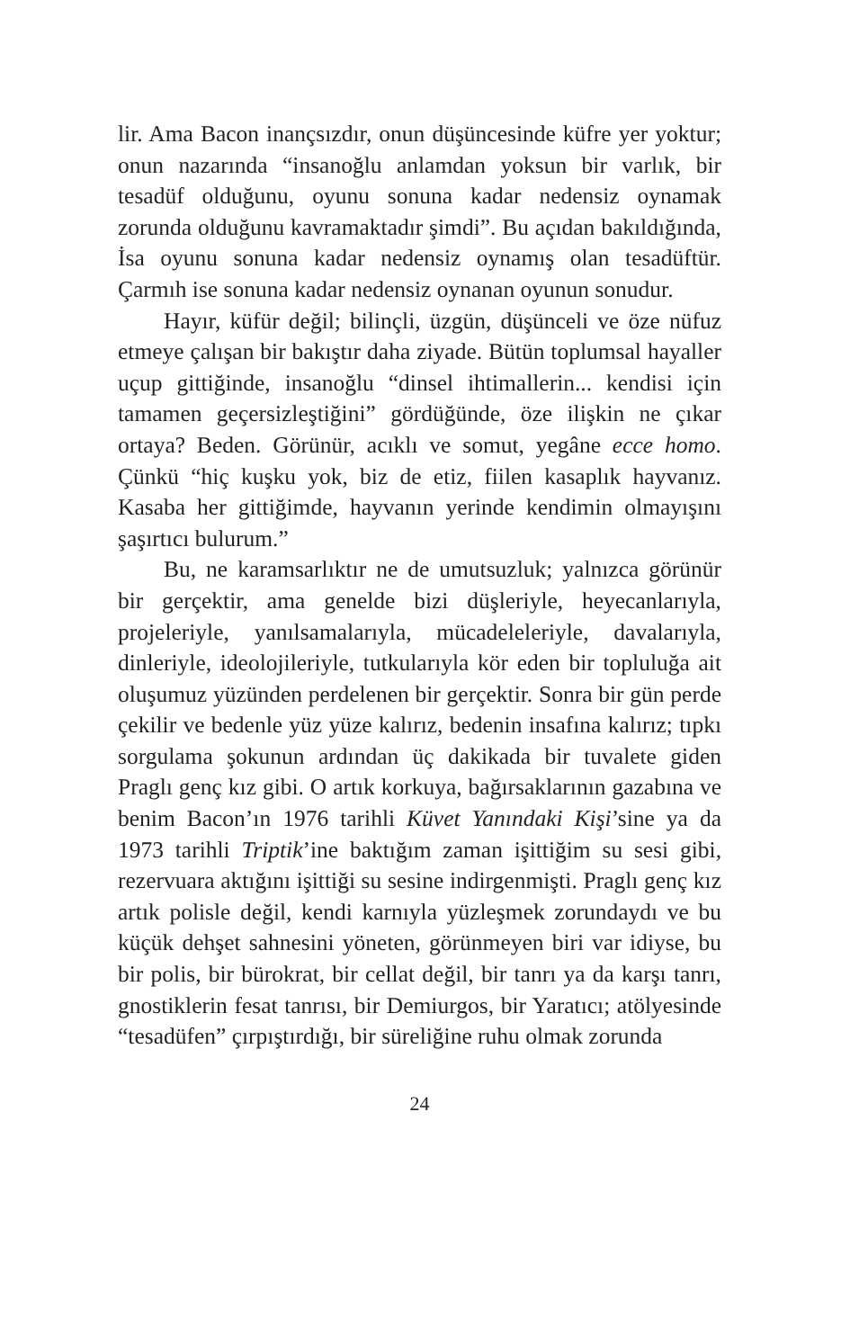lir. Ama Bacon inançsızdır, onun düşüncesinde küfre yer yoktur; onun nazarında “insanoğlu anlamdan yoksun bir varlık, bir tesadüf olduğunu, oyunu sonuna kadar nedensiz oynamak zorunda olduğunu kavramaktadır şimdi”. Bu açıdan bakıldığında, İsa oyunu sonuna kadar nedensiz oynamış olan tesadüftür. Çarmıh ise sonuna kadar nedensiz oynanan oyunun sonudur.
Hayır, küfür değil; bilinçli, üzgün, düşünceli ve öze nüfuz etmeye çalışan bir bakıştır daha ziyade. Bütün toplumsal hayaller uçup gittiğinde, insanoğlu “dinsel ihtimallerin... kendisi için tamamen geçersizleştiğini” gördüğünde, öze ilişkin ne çıkar ortaya? Beden. Görünür, acıklı ve somut, yegâne ecce homo. Çünkü “hiç kuşku yok, biz de etiz, fiilen kasaplık hayvanız. Kasaba her gittiğimde, hayvanın yerinde kendimin olmayışını şaşırtıcı bulurum.”
Bu, ne karamsarlıktır ne de umutsuzluk; yalnızca görünür bir gerçektir, ama genelde bizi düşleriyle, heyecanlarıyla, projeleriyle, yanılsamalarıyla, mücadeleleriyle, davalarıyla, dinleriyle, ideolojileriyle, tutkularıyla kör eden bir topluluğa ait oluşumuz yüzünden perdelenen bir gerçektir. Sonra bir gün perde çekilir ve bedenle yüz yüze kalırız, bedenin insafına kalırız; tıpkı sorgulama şokunun ardından üç dakikada bir tuvalete giden Praglı genç kız gibi. O artık korkuya, bağırsaklarının gazabına ve benim Bacon’ın 1976 tarihli Küvet Yanındaki Kişi’sine ya da 1973 tarihli Triptik’ine baktığım zaman işittiğim su sesi gibi, rezervuara aktığını işittiği su sesine indirgenmişti. Praglı genç kız artık polisle değil, kendi karnıyla yüzleşmek zorundaydı ve bu küçük dehşet sahnesini yöneten, görünmeyen biri var idiyse, bu bir polis, bir bürokrat, bir cellat değil, bir tanrı ya da karşı tanrı, gnostiklerin fesat tanrısı, bir Demiurgos, bir Yaratıcı; atölyesinde “tesadüfen” çırpıştırdığı, bir süreliğine ruhu olmak zorunda
24